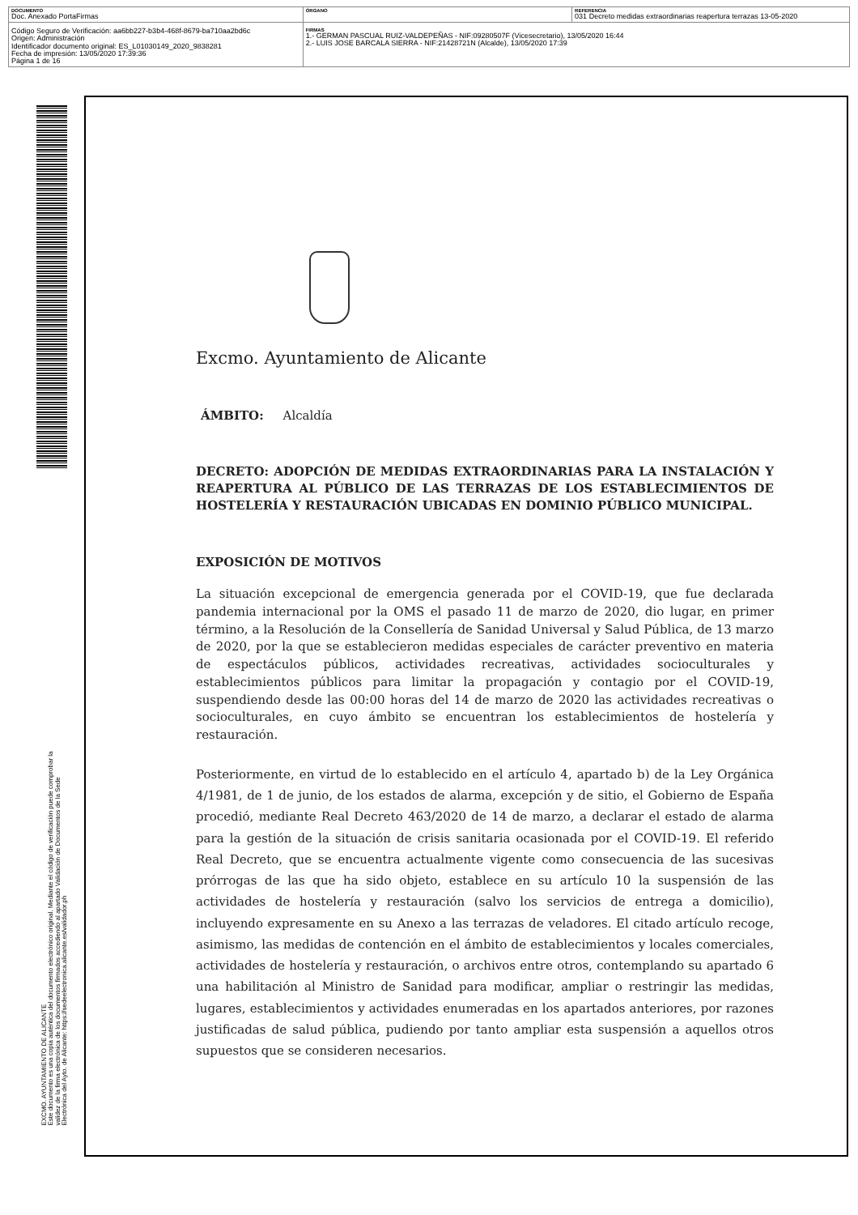| DOCUMENTO Doc. Anexado PortaFirmas | ÓRGANO | REFERENCIA 031 Decreto medidas extraordinarias reapertura terrazas 13-05-2020 |
| Código Seguro de Verificación: aa6bb227-b3b4-468f-8679-ba710aa2bd6c Origen: Administración Identificador documento original: ES_L01030149_2020_9838281 Fecha de impresión: 13/05/2020 17:39:36 Página 1 de 16 | FIRMAS 1.- GERMAN PASCUAL RUIZ-VALDEPEÑAS - NIF:09280507F (Vicesecretario), 13/05/2020 16:44 2.- LUIS JOSE BARCALA SIERRA - NIF:21428721N (Alcalde), 13/05/2020 17:39 | |
EXCMO. AYUNTAMIENTO DE ALICANTE
Este documento es una copia auténtica del documento electrónico original. Mediante el código de verificación puede comprobar la validez de la firma electrónica de los documentos firmados accediendo al apartado Validación de Documentos de la Sede Electrónica del Ayto. de Alicante: https://sedeelectronica.alicante.es/validador.ph
Excmo. Ayuntamiento de Alicante
ÁMBITO: Alcaldía
DECRETO: ADOPCIÓN DE MEDIDAS EXTRAORDINARIAS PARA LA INSTALACIÓN Y REAPERTURA AL PÚBLICO DE LAS TERRAZAS DE LOS ESTABLECIMIENTOS DE HOSTELERÍA Y RESTAURACIÓN UBICADAS EN DOMINIO PÚBLICO MUNICIPAL.
EXPOSICIÓN DE MOTIVOS
La situación excepcional de emergencia generada por el COVID-19, que fue declarada pandemia internacional por la OMS el pasado 11 de marzo de 2020, dio lugar, en primer término, a la Resolución de la Consellería de Sanidad Universal y Salud Pública, de 13 marzo de 2020, por la que se establecieron medidas especiales de carácter preventivo en materia de espectáculos públicos, actividades recreativas, actividades socioculturales y establecimientos públicos para limitar la propagación y contagio por el COVID-19, suspendiendo desde las 00:00 horas del 14 de marzo de 2020 las actividades recreativas o socioculturales, en cuyo ámbito se encuentran los establecimientos de hostelería y restauración.
Posteriormente, en virtud de lo establecido en el artículo 4, apartado b) de la Ley Orgánica 4/1981, de 1 de junio, de los estados de alarma, excepción y de sitio, el Gobierno de España procedió, mediante Real Decreto 463/2020 de 14 de marzo, a declarar el estado de alarma para la gestión de la situación de crisis sanitaria ocasionada por el COVID-19. El referido Real Decreto, que se encuentra actualmente vigente como consecuencia de las sucesivas prórrogas de las que ha sido objeto, establece en su artículo 10 la suspensión de las actividades de hostelería y restauración (salvo los servicios de entrega a domicilio), incluyendo expresamente en su Anexo a las terrazas de veladores. El citado artículo recoge, asimismo, las medidas de contención en el ámbito de establecimientos y locales comerciales, actividades de hostelería y restauración, o archivos entre otros, contemplando su apartado 6 una habilitación al Ministro de Sanidad para modificar, ampliar o restringir las medidas, lugares, establecimientos y actividades enumeradas en los apartados anteriores, por razones justificadas de salud pública, pudiendo por tanto ampliar esta suspensión a aquellos otros supuestos que se consideren necesarios.